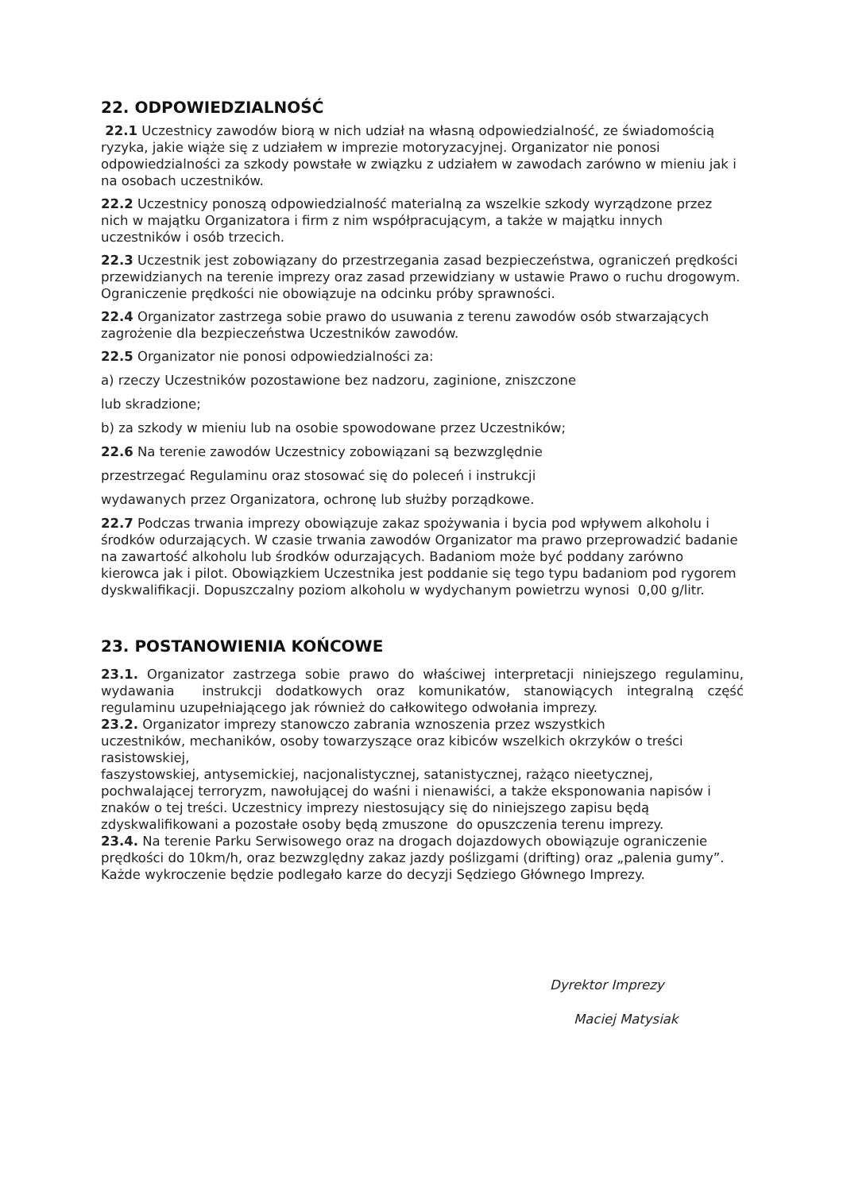22. ODPOWIEDZIALNOŚĆ
22.1 Uczestnicy zawodów biorą w nich udział na własną odpowiedzialność, ze świadomością ryzyka, jakie wiąże się z udziałem w imprezie motoryzacyjnej. Organizator nie ponosi odpowiedzialności za szkody powstałe w związku z udziałem w zawodach zarówno w mieniu jak i na osobach uczestników.
22.2 Uczestnicy ponoszą odpowiedzialność materialną za wszelkie szkody wyrządzone przez nich w majątku Organizatora i firm z nim współpracującym, a także w majątku innych uczestników i osób trzecich.
22.3 Uczestnik jest zobowiązany do przestrzegania zasad bezpieczeństwa, ograniczeń prędkości przewidzianych na terenie imprezy oraz zasad przewidziany w ustawie Prawo o ruchu drogowym. Ograniczenie prędkości nie obowiązuje na odcinku próby sprawności.
22.4 Organizator zastrzega sobie prawo do usuwania z terenu zawodów osób stwarzających zagrożenie dla bezpieczeństwa Uczestników zawodów.
22.5 Organizator nie ponosi odpowiedzialności za:
a) rzeczy Uczestników pozostawione bez nadzoru, zaginione, zniszczone
lub skradzione;
b) za szkody w mieniu lub na osobie spowodowane przez Uczestników;
22.6 Na terenie zawodów Uczestnicy zobowiązani są bezwzględnie
przestrzegać Regulaminu oraz stosować się do poleceń i instrukcji
wydawanych przez Organizatora, ochronę lub służby porządkowe.
22.7 Podczas trwania imprezy obowiązuje zakaz spożywania i bycia pod wpływem alkoholu i środków odurzających. W czasie trwania zawodów Organizator ma prawo przeprowadzić badanie na zawartość alkoholu lub środków odurzających. Badaniom może być poddany zarówno kierowca jak i pilot. Obowiązkiem Uczestnika jest poddanie się tego typu badaniom pod rygorem dyskwalifikacji. Dopuszczalny poziom alkoholu w wydychanym powietrzu wynosi 0,00 g/litr.
23. POSTANOWIENIA KOŃCOWE
23.1. Organizator zastrzega sobie prawo do właściwej interpretacji niniejszego regulaminu, wydawania instrukcji dodatkowych oraz komunikatów, stanowiących integralną część regulaminu uzupełniającego jak również do całkowitego odwołania imprezy.
23.2. Organizator imprezy stanowczo zabrania wznoszenia przez wszystkich
uczestników, mechaników, osoby towarzyszące oraz kibiców wszelkich okrzyków o treści rasistowskiej,
faszystowskiej, antysemickiej, nacjonalistycznej, satanistycznej, rażąco nieetycznej, pochwalającej terroryzm, nawołującej do waśni i nienawiści, a także eksponowania napisów i znaków o tej treści. Uczestnicy imprezy niestosujący się do niniejszego zapisu będą zdyskwalifikowani a pozostałe osoby będą zmuszone do opuszczenia terenu imprezy.
23.4. Na terenie Parku Serwisowego oraz na drogach dojazdowych obowiązuje ograniczenie prędkości do 10km/h, oraz bezwzględny zakaz jazdy poślizgami (drifting) oraz „palenia gumy”. Każde wykroczenie będzie podlegało karze do decyzji Sędziego Głównego Imprezy.
Dyrektor Imprezy
Maciej Matysiak